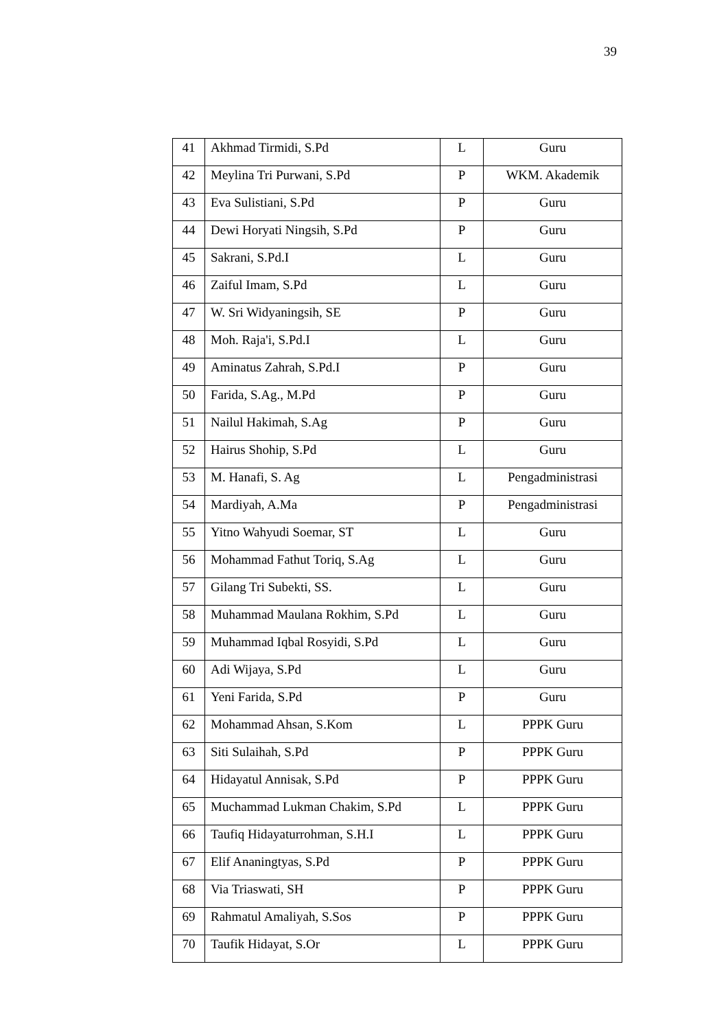39
| 41 | Akhmad Tirmidi, S.Pd | L | Guru |
| 42 | Meylina Tri Purwani, S.Pd | P | WKM. Akademik |
| 43 | Eva Sulistiani, S.Pd | P | Guru |
| 44 | Dewi Horyati Ningsih, S.Pd | P | Guru |
| 45 | Sakrani, S.Pd.I | L | Guru |
| 46 | Zaiful Imam, S.Pd | L | Guru |
| 47 | W. Sri Widyaningsih, SE | P | Guru |
| 48 | Moh. Raja'i, S.Pd.I | L | Guru |
| 49 | Aminatus Zahrah, S.Pd.I | P | Guru |
| 50 | Farida, S.Ag., M.Pd | P | Guru |
| 51 | Nailul Hakimah, S.Ag | P | Guru |
| 52 | Hairus Shohip, S.Pd | L | Guru |
| 53 | M. Hanafi, S. Ag | L | Pengadministrasi |
| 54 | Mardiyah, A.Ma | P | Pengadministrasi |
| 55 | Yitno Wahyudi Soemar, ST | L | Guru |
| 56 | Mohammad Fathut Toriq, S.Ag | L | Guru |
| 57 | Gilang Tri Subekti, SS. | L | Guru |
| 58 | Muhammad Maulana Rokhim, S.Pd | L | Guru |
| 59 | Muhammad Iqbal Rosyidi, S.Pd | L | Guru |
| 60 | Adi Wijaya, S.Pd | L | Guru |
| 61 | Yeni Farida, S.Pd | P | Guru |
| 62 | Mohammad Ahsan, S.Kom | L | PPPK Guru |
| 63 | Siti Sulaihah, S.Pd | P | PPPK Guru |
| 64 | Hidayatul Annisak, S.Pd | P | PPPK Guru |
| 65 | Muchammad Lukman Chakim, S.Pd | L | PPPK Guru |
| 66 | Taufiq Hidayaturrohman, S.H.I | L | PPPK Guru |
| 67 | Elif Ananingtyas, S.Pd | P | PPPK Guru |
| 68 | Via Triaswati, SH | P | PPPK Guru |
| 69 | Rahmatul Amaliyah, S.Sos | P | PPPK Guru |
| 70 | Taufik Hidayat, S.Or | L | PPPK Guru |